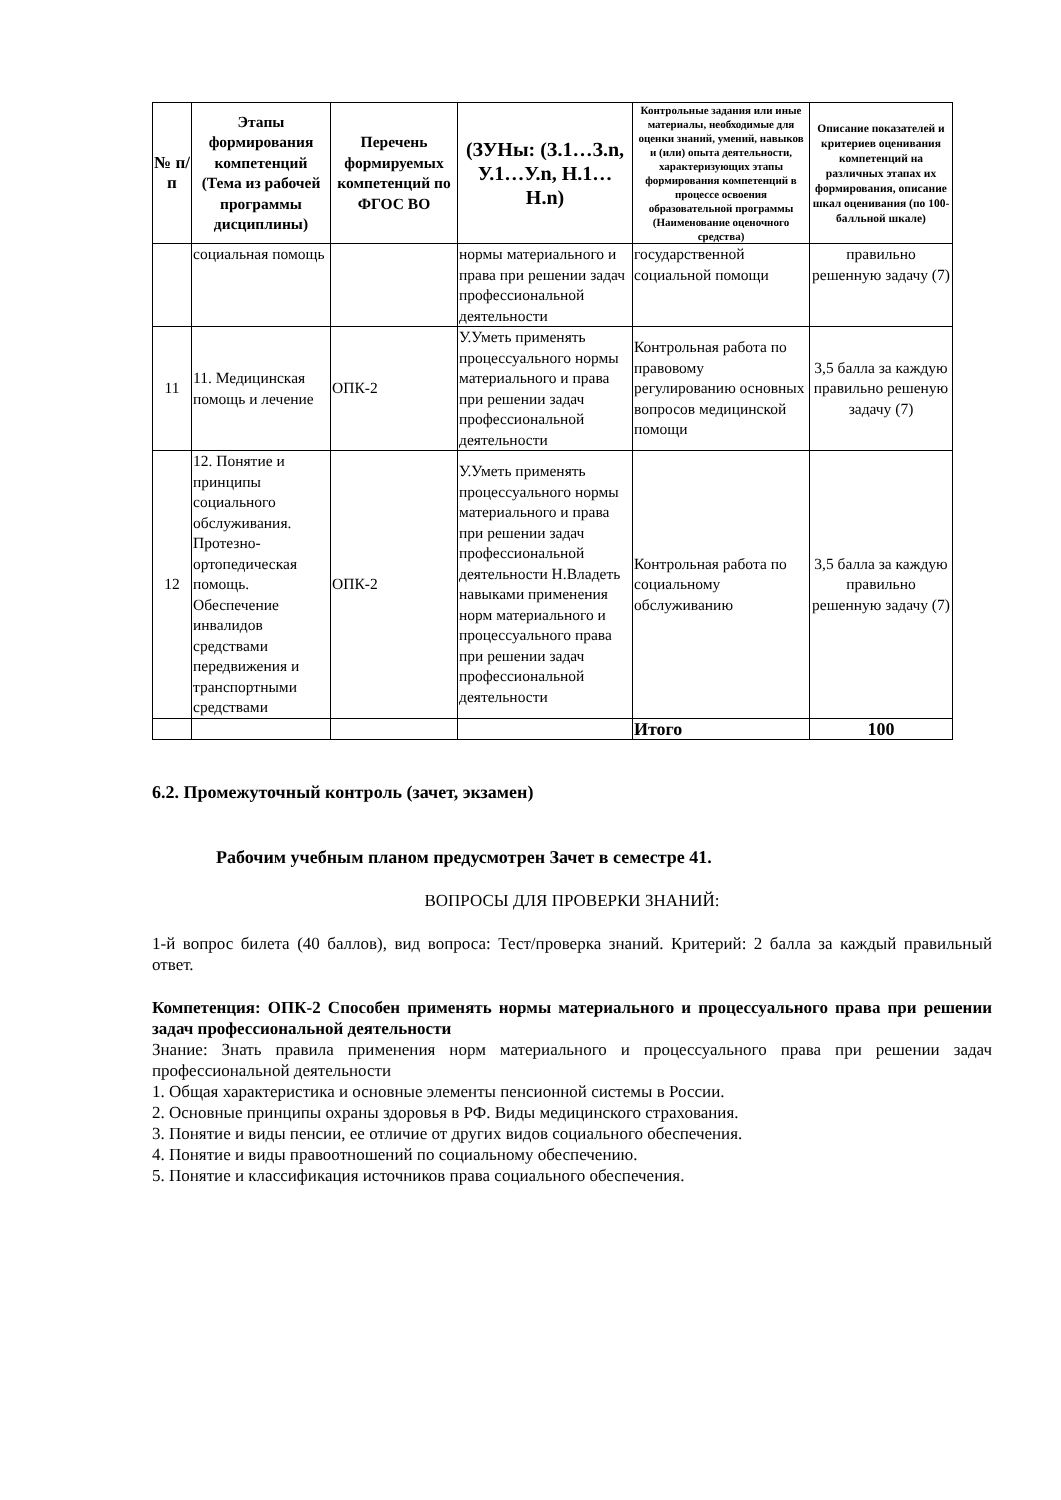| № п/п | Этапы формирования компетенций (Тема из рабочей программы дисциплины) | Перечень формируемых компетенций по ФГОС ВО | (ЗУНы: (З.1…З.n, У.1…У.n, Н.1…Н.n) | Контрольные задания или иные материалы, необходимые для оценки знаний, умений, навыков и (или) опыта деятельности, характеризующих этапы формирования компетенций в процессе освоения образовательной программы (Наименование оценочного средства) | Описание показателей и критериев оценивания компетенций на различных этапах их формирования, описание шкал оценивания (по 100-балльной шкале) |
| --- | --- | --- | --- | --- | --- |
| | социальная помощь | | нормы материального и права при решении задач профессиональной деятельности | государственной социальной помощи | правильно решенную задачу (7) |
| 11 | 11. Медицинская помощь и лечение | ОПК-2 | У.Уметь применять процессуального нормы материального и права при решении задач профессиональной деятельности | Контрольная работа по правовому регулированию основных вопросов медицинской помощи | 3,5 балла за каждую правильно решеную задачу (7) |
| 12 | 12. Понятие и принципы социального обслуживания. Протезно-ортопедическая помощь. Обеспечение инвалидов средствами передвижения и транспортными средствами | ОПК-2 | У.Уметь применять процессуального нормы материального и права при решении задач профессиональной деятельности Н.Владеть навыками применения норм материального и процессуального права при решении задач профессиональной деятельности | Контрольная работа по социальному обслуживанию | 3,5 балла за каждую правильно решенную задачу (7) |
| | | | | Итого | 100 |
6.2. Промежуточный контроль (зачет, экзамен)
Рабочим учебным планом предусмотрен Зачет в семестре 41.
ВОПРОСЫ ДЛЯ ПРОВЕРКИ ЗНАНИЙ:
1-й вопрос билета (40 баллов), вид вопроса: Тест/проверка знаний. Критерий: 2 балла за каждый правильный ответ.
Компетенция: ОПК-2 Способен применять нормы материального и процессуального права при решении задач профессиональной деятельности
Знание: Знать правила применения норм материального и процессуального права при решении задач профессиональной деятельности
1. Общая характеристика и основные элементы пенсионной системы в России.
2. Основные принципы охраны здоровья в РФ. Виды медицинского страхования.
3. Понятие и виды пенсии, ее отличие от других видов социального обеспечения.
4. Понятие и виды правоотношений по социальному обеспечению.
5. Понятие и классификация источников права социального обеспечения.